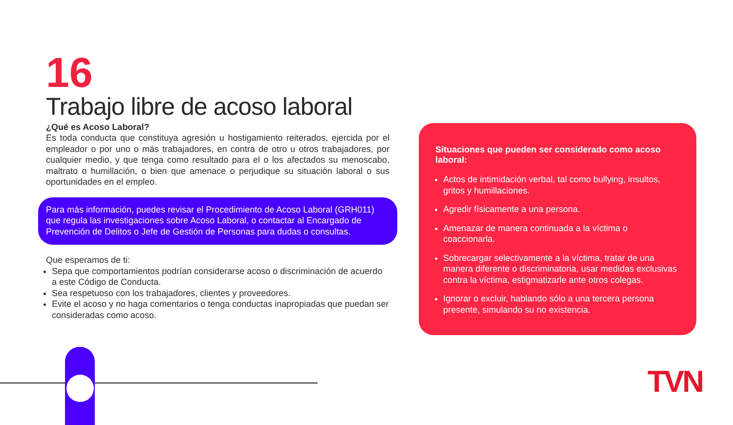16
Trabajo libre de acoso laboral
¿Qué es Acoso Laboral?
Es toda conducta que constituya agresión u hostigamiento reiterados, ejercida por el empleador o por uno o más trabajadores, en contra de otro u otros trabajadores, por cualquier medio, y que tenga como resultado para el o los afectados su menoscabo, maltrato o humillación, o bien que amenace o perjudique su situación laboral o sus oportunidades en el empleo.
Para más información, puedes revisar el Procedimiento de Acoso Laboral (GRH011) que regula las investigaciones sobre Acoso Laboral, o contactar al Encargado de Prevención de Delitos o Jefe de Gestión de Personas para dudas o consultas.
Que esperamos de ti:
Sepa que comportamientos podrían considerarse acoso o discriminación de acuerdo a este Código de Conducta.
Sea respetuoso con los trabajadores, clientes y proveedores.
Evite el acoso y no haga comentarios o tenga conductas inapropiadas que puedan ser consideradas como acoso.
Situaciones que pueden ser considerado como acoso laboral:
Actos de intimidación verbal, tal como bullying, insultos, gritos y humillaciones.
Agredir físicamente a una persona.
Amenazar de manera continuada a la víctima o coaccionarla.
Sobrecargar selectivamente a la víctima, tratar de una manera diferente o discriminatoria, usar medidas exclusivas contra la víctima, estigmatizarle ante otros colegas.
Ignorar o excluir, hablando sólo a una tercera persona presente, simulando su no existencia.
TVN